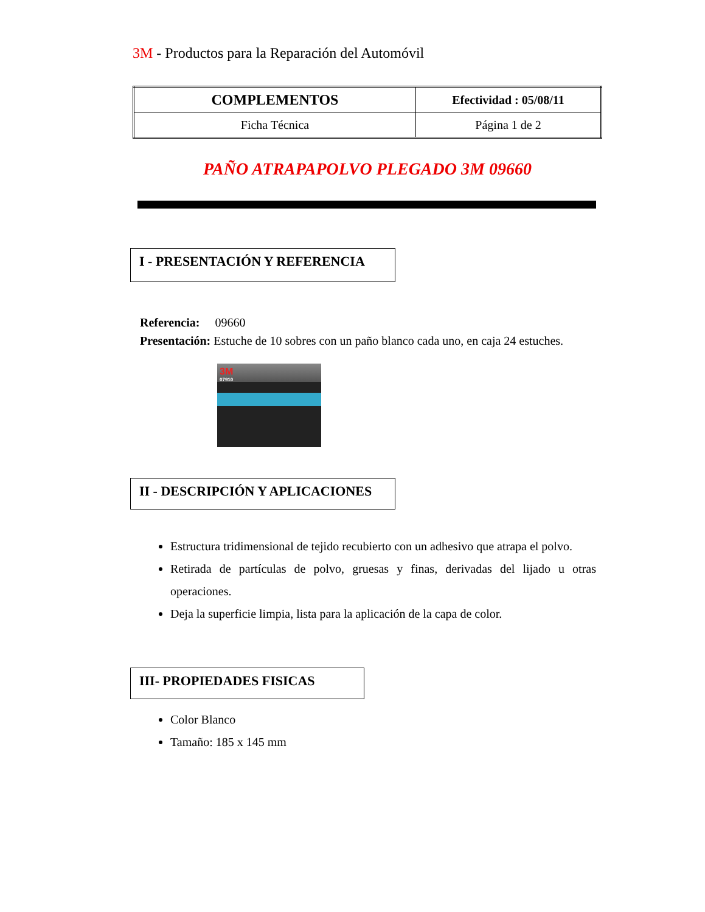3M - Productos para la Reparación del Automóvil
| COMPLEMENTOS | Efectividad : 05/08/11 |
| Ficha Técnica | Página 1 de 2 |
PAÑO ATRAPAPOLVO PLEGADO 3M 09660
I - PRESENTACIÓN Y REFERENCIA
Referencia: 09660
Presentación: Estuche de 10 sobres con un paño blanco cada uno, en caja 24 estuches.
3M
07910
II - DESCRIPCIÓN Y APLICACIONES
Estructura tridimensional de tejido recubierto con un adhesivo que atrapa el polvo.
Retirada de partículas de polvo, gruesas y finas, derivadas del lijado u otras operaciones.
Deja la superficie limpia, lista para la aplicación de la capa de color.
III- PROPIEDADES FISICAS
Color Blanco
Tamaño: 185 x 145 mm